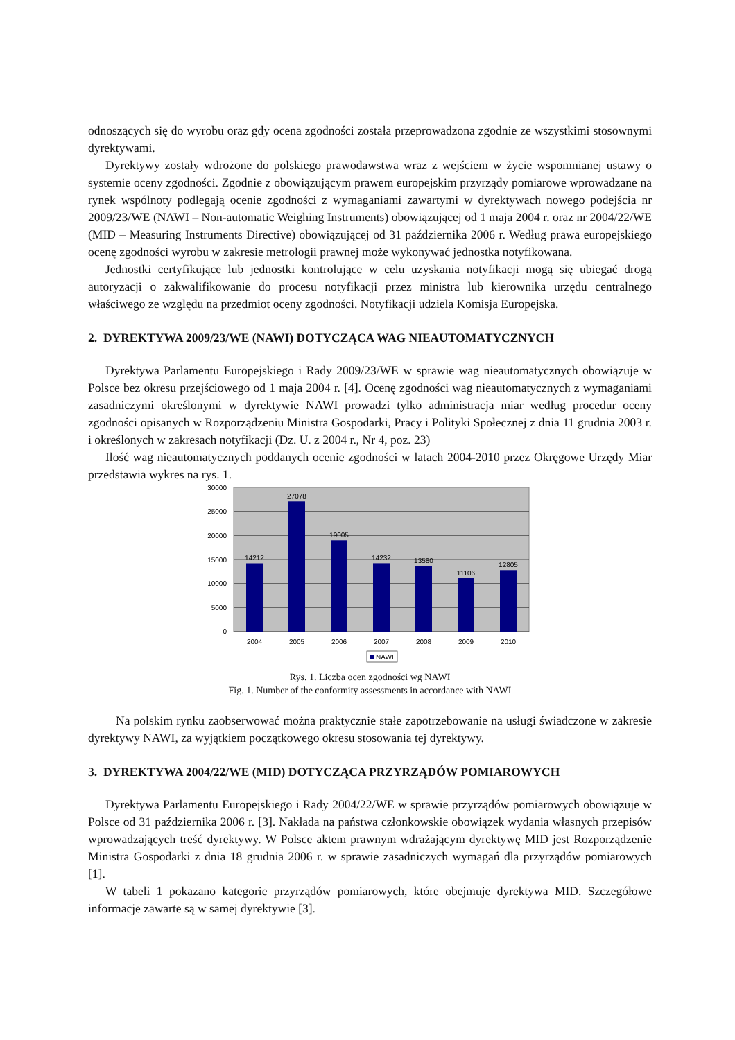odnoszących się do wyrobu oraz gdy ocena zgodności została przeprowadzona zgodnie ze wszystkimi stosownymi dyrektywami.
Dyrektywy zostały wdrożone do polskiego prawodawstwa wraz z wejściem w życie wspomnianej ustawy o systemie oceny zgodności. Zgodnie z obowiązującym prawem europejskim przyrządy pomiarowe wprowadzane na rynek wspólnoty podlegają ocenie zgodności z wymaganiami zawartymi w dyrektywach nowego podejścia nr 2009/23/WE (NAWI – Non-automatic Weighing Instruments) obowiązującej od 1 maja 2004 r. oraz nr 2004/22/WE (MID – Measuring Instruments Directive) obowiązującej od 31 października 2006 r. Według prawa europejskiego ocenę zgodności wyrobu w zakresie metrologii prawnej może wykonywać jednostka notyfikowana.
Jednostki certyfikujące lub jednostki kontrolujące w celu uzyskania notyfikacji mogą się ubiegać drogą autoryzacji o zakwalifikowanie do procesu notyfikacji przez ministra lub kierownika urzędu centralnego właściwego ze względu na przedmiot oceny zgodności. Notyfikacji udziela Komisja Europejska.
2. DYREKTYWA 2009/23/WE (NAWI) DOTYCZĄCA WAG NIEAUTOMATYCZNYCH
Dyrektywa Parlamentu Europejskiego i Rady 2009/23/WE w sprawie wag nieautomatycznych obowiązuje w Polsce bez okresu przejściowego od 1 maja 2004 r. [4]. Ocenę zgodności wag nieautomatycznych z wymaganiami zasadniczymi określonymi w dyrektywie NAWI prowadzi tylko administracja miar według procedur oceny zgodności opisanych w Rozporządzeniu Ministra Gospodarki, Pracy i Polityki Społecznej z dnia 11 grudnia 2003 r. i określonych w zakresach notyfikacji (Dz. U. z 2004 r., Nr 4, poz. 23)
Ilość wag nieautomatycznych poddanych ocenie zgodności w latach 2004-2010 przez Okręgowe Urzędy Miar przedstawia wykres na rys. 1.
30000
25000
20000
15000
10000
5000
0
14212
27078
19005
14232
13580
11106
12805
2004
2005
2006
2007
2008
2009
2010
NAWI
Rys. 1. Liczba ocen zgodności wg NAWI
Fig. 1. Number of the conformity assessments in accordance with NAWI
Na polskim rynku zaobserwować można praktycznie stałe zapotrzebowanie na usługi świadczone w zakresie dyrektywy NAWI, za wyjątkiem początkowego okresu stosowania tej dyrektywy.
3. DYREKTYWA 2004/22/WE (MID) DOTYCZĄCA PRZYRZĄDÓW POMIAROWYCH
Dyrektywa Parlamentu Europejskiego i Rady 2004/22/WE w sprawie przyrządów pomiarowych obowiązuje w Polsce od 31 października 2006 r. [3]. Nakłada na państwa członkowskie obowiązek wydania własnych przepisów wprowadzających treść dyrektywy. W Polsce aktem prawnym wdrażającym dyrektywę MID jest Rozporządzenie Ministra Gospodarki z dnia 18 grudnia 2006 r. w sprawie zasadniczych wymagań dla przyrządów pomiarowych [1].
W tabeli 1 pokazano kategorie przyrządów pomiarowych, które obejmuje dyrektywa MID. Szczegółowe informacje zawarte są w samej dyrektywie [3].